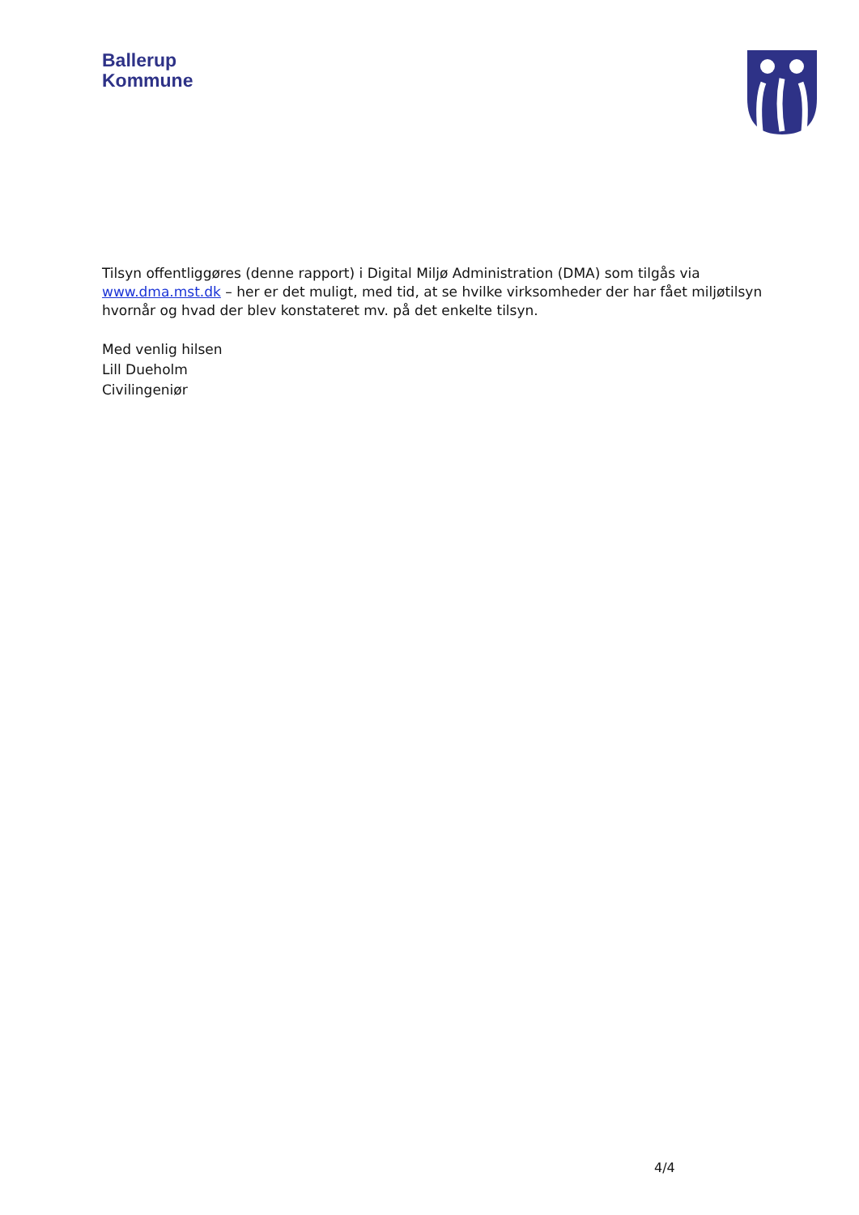Ballerup
Kommune
Tilsyn offentliggøres (denne rapport) i Digital Miljø Administration (DMA) som tilgås via www.dma.mst.dk – her er det muligt, med tid, at se hvilke virksomheder der har fået miljøtilsyn hvornår og hvad der blev konstateret mv. på det enkelte tilsyn.
Med venlig hilsen
Lill Dueholm
Civilingeniør
4/4